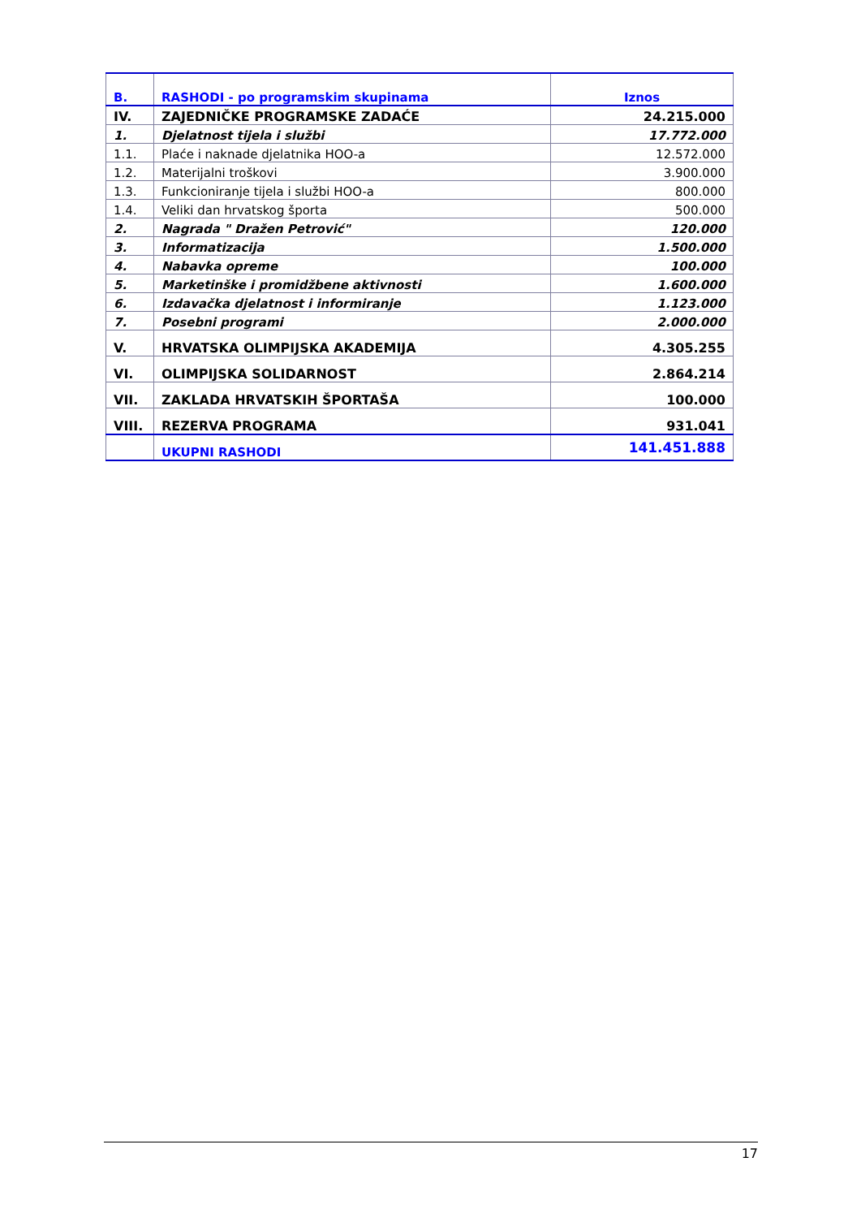| B. | RASHODI - po programskim skupinama | Iznos |
| --- | --- | --- |
| IV. | ZAJEDNIČKE PROGRAMSKE ZADAĆE | 24.215.000 |
| 1. | Djelatnost tijela i službi | 17.772.000 |
| 1.1. | Plaće i naknade djelatnika HOO-a | 12.572.000 |
| 1.2. | Materijalni troškovi | 3.900.000 |
| 1.3. | Funkcioniranje tijela i službi HOO-a | 800.000 |
| 1.4. | Veliki dan hrvatskog športa | 500.000 |
| 2. | Nagrada " Dražen Petrović" | 120.000 |
| 3. | Informatizacija | 1.500.000 |
| 4. | Nabavka opreme | 100.000 |
| 5. | Marketinške i promidžbene aktivnosti | 1.600.000 |
| 6. | Izdavačka djelatnost i informiranje | 1.123.000 |
| 7. | Posebni programi | 2.000.000 |
| V. | HRVATSKA OLIMPIJSKA AKADEMIJA | 4.305.255 |
| VI. | OLIMPIJSKA SOLIDARNOST | 2.864.214 |
| VII. | ZAKLADA HRVATSKIH ŠPORTAŠA | 100.000 |
| VIII. | REZERVA PROGRAMA | 931.041 |
| | UKUPNI RASHODI | 141.451.888 |
17